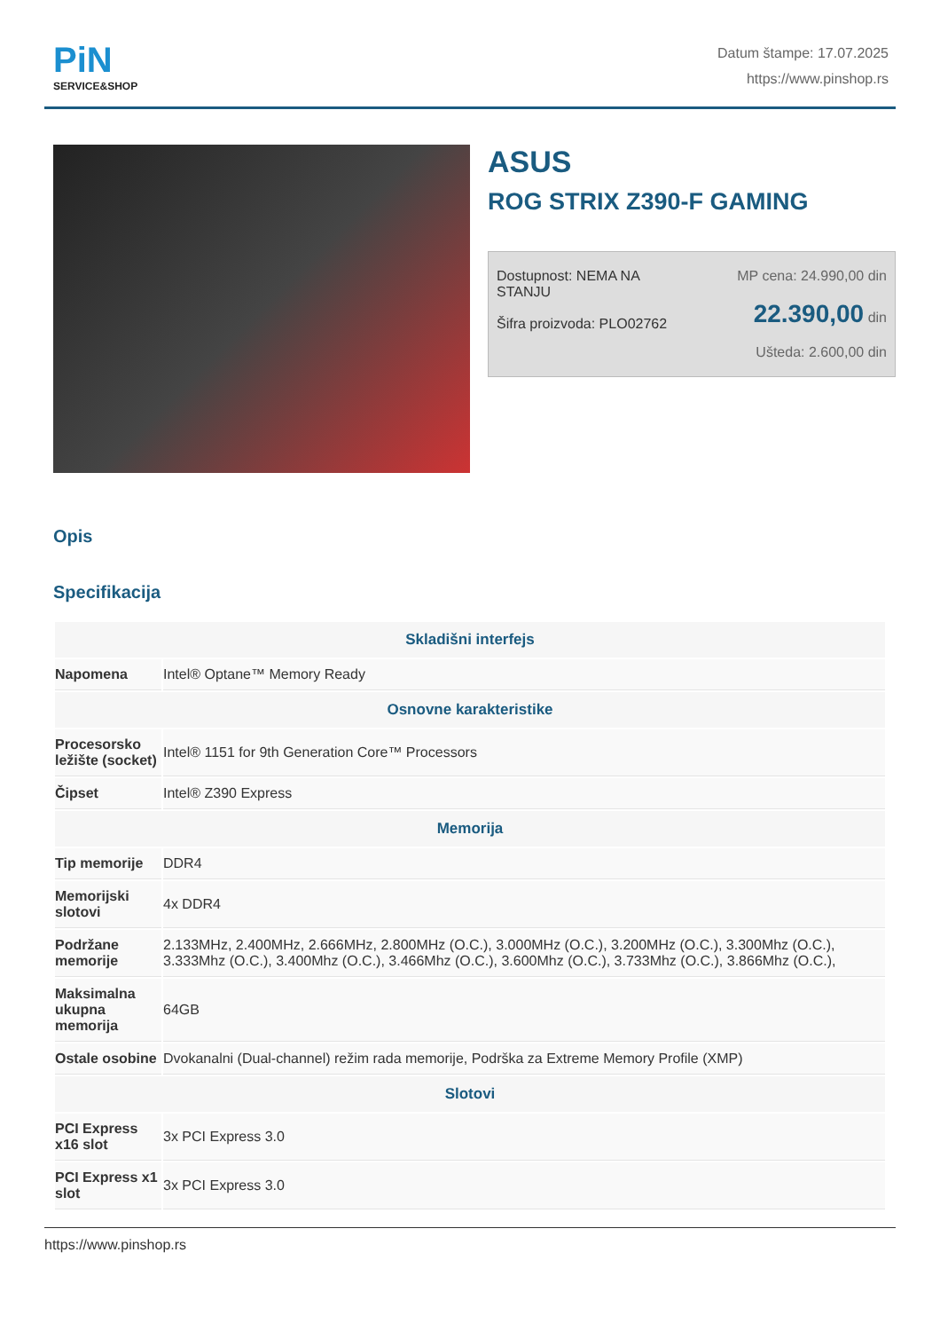PiN
SERVICE&SHOP
Datum štampe: 17.07.2025
https://www.pinshop.rs
ASUS
ROG STRIX Z390-F GAMING
Dostupnost: NEMA NA
STANJU
Šifra proizvoda: PLO02762
MP cena: 24.990,00 din
22.390,00 din
Ušteda: 2.600,00 din
Opis
Specifikacija
| Skladišni interfejs | |
| --- | --- |
| Napomena | Intel® Optane™ Memory Ready |
| Osnovne karakteristike | |
| Procesorsko ležište (socket) | Intel® 1151 for 9th Generation Core™ Processors |
| Čipset | Intel® Z390 Express |
| Memorija | |
| Tip memorije | DDR4 |
| Memorijski slotovi | 4x DDR4 |
| Podržane memorije | 2.133MHz, 2.400MHz, 2.666MHz, 2.800MHz (O.C.), 3.000MHz (O.C.), 3.200MHz (O.C.), 3.300Mhz (O.C.), 3.333Mhz (O.C.), 3.400Mhz (O.C.), 3.466Mhz (O.C.), 3.600Mhz (O.C.), 3.733Mhz (O.C.), 3.866Mhz (O.C.), |
| Maksimalna ukupna memorija | 64GB |
| Ostale osobine | Dvokanalni (Dual-channel) režim rada memorije, Podrška za Extreme Memory Profile (XMP) |
| Slotovi | |
| PCI Express x16 slot | 3x PCI Express 3.0 |
| PCI Express x1 slot | 3x PCI Express 3.0 |
https://www.pinshop.rs